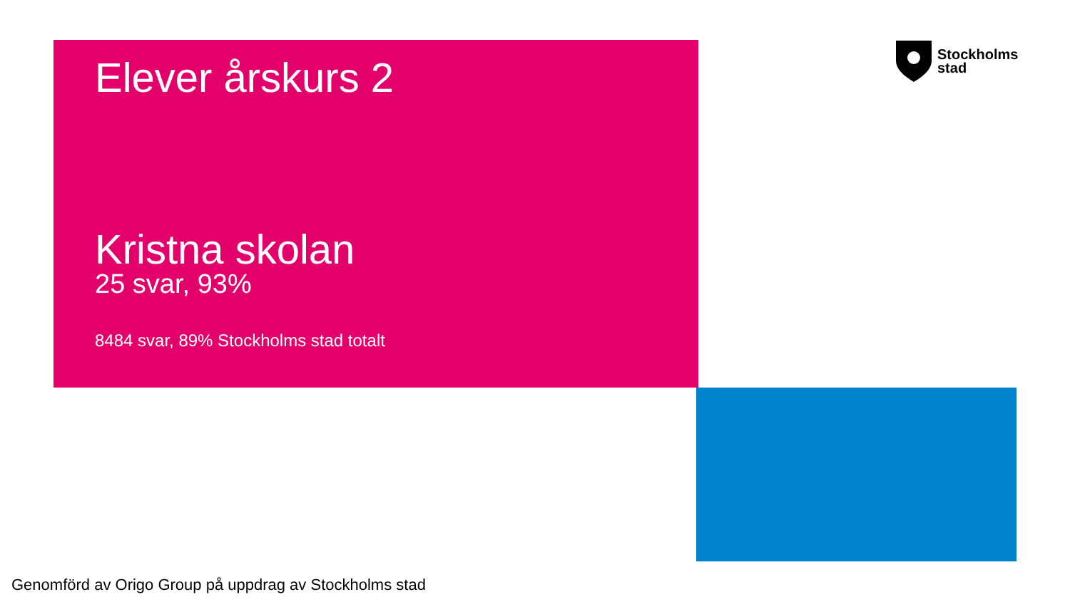Elever årskurs 2
Kristna skolan
25 svar, 93%
8484 svar, 89% Stockholms stad totalt
Stockholms
stad
Genomförd av Origo Group på uppdrag av Stockholms stad